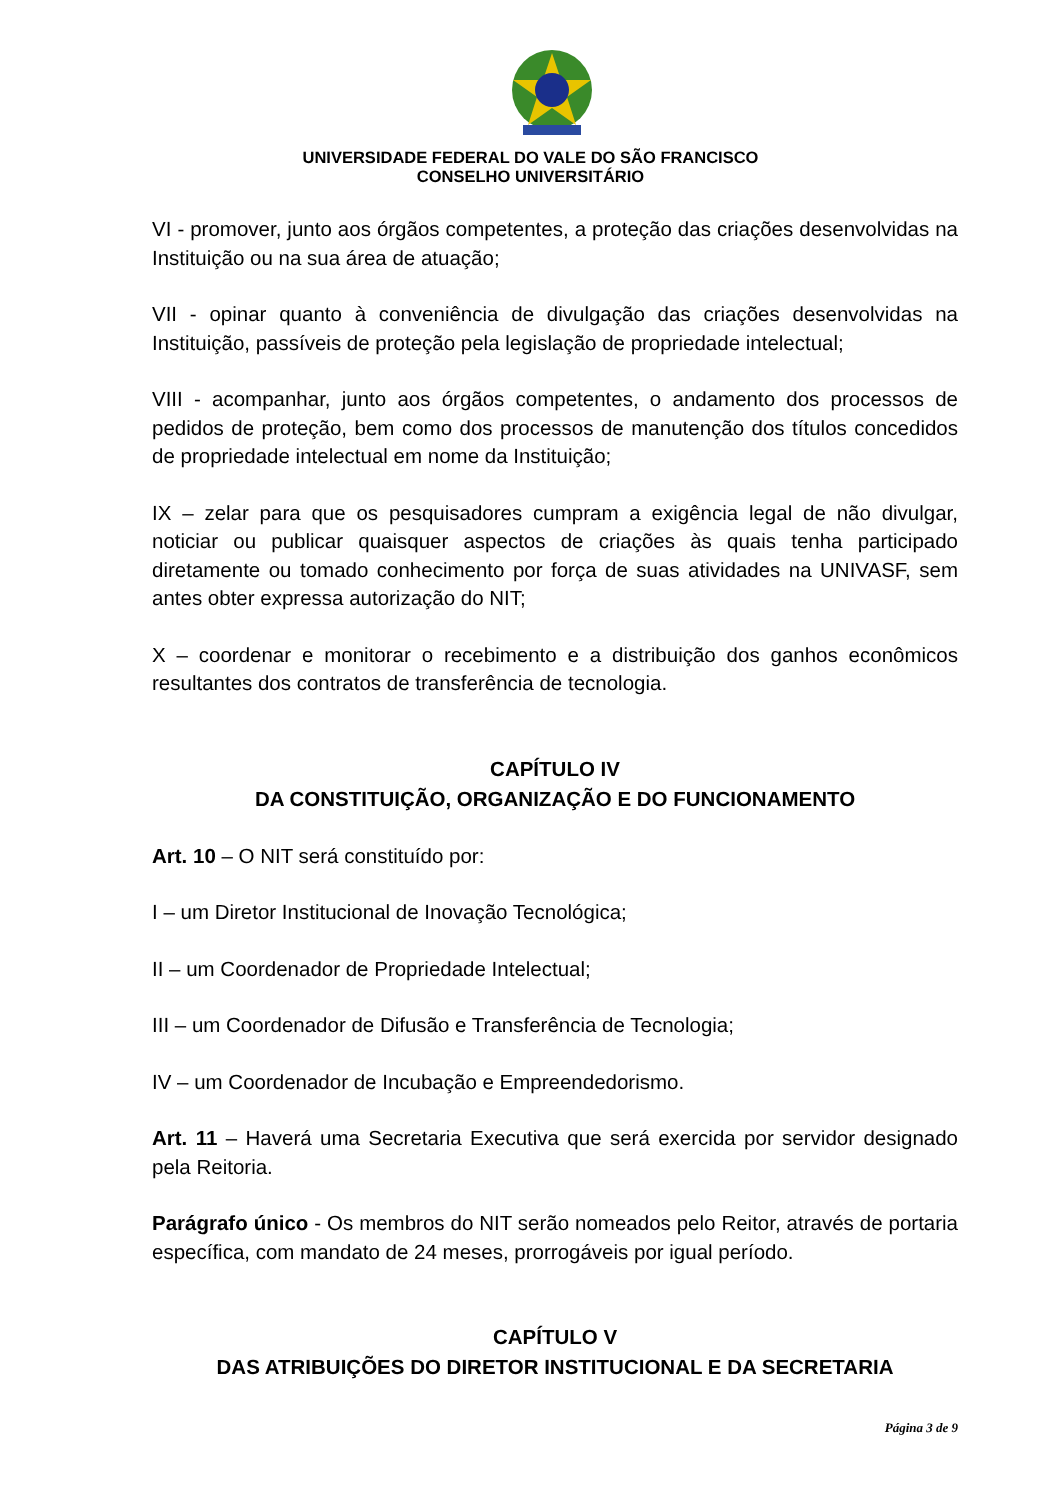UNIVERSIDADE FEDERAL DO VALE DO SÃO FRANCISCO
CONSELHO UNIVERSITÁRIO
VI - promover, junto aos órgãos competentes, a proteção das criações desenvolvidas na Instituição ou na sua área de atuação;
VII - opinar quanto à conveniência de divulgação das criações desenvolvidas na Instituição, passíveis de proteção pela legislação de propriedade intelectual;
VIII - acompanhar, junto aos órgãos competentes, o andamento dos processos de pedidos de proteção, bem como dos processos de manutenção dos títulos concedidos de propriedade intelectual em nome da Instituição;
IX – zelar para que os pesquisadores cumpram a exigência legal de não divulgar, noticiar ou publicar quaisquer aspectos de criações às quais tenha participado diretamente ou tomado conhecimento por força de suas atividades na UNIVASF, sem antes obter expressa autorização do NIT;
X – coordenar e monitorar o recebimento e a distribuição dos ganhos econômicos resultantes dos contratos de transferência de tecnologia.
CAPÍTULO IV
DA CONSTITUIÇÃO, ORGANIZAÇÃO E DO FUNCIONAMENTO
Art. 10 – O NIT será constituído por:
I – um Diretor Institucional de Inovação Tecnológica;
II – um Coordenador de Propriedade Intelectual;
III – um Coordenador de Difusão e Transferência de Tecnologia;
IV – um Coordenador de Incubação e Empreendedorismo.
Art. 11 – Haverá uma Secretaria Executiva que será exercida por servidor designado pela Reitoria.
Parágrafo único - Os membros do NIT serão nomeados pelo Reitor, através de portaria específica, com mandato de 24 meses, prorrogáveis por igual período.
CAPÍTULO V
DAS ATRIBUIÇÕES DO DIRETOR INSTITUCIONAL E DA SECRETARIA
Página 3 de 9